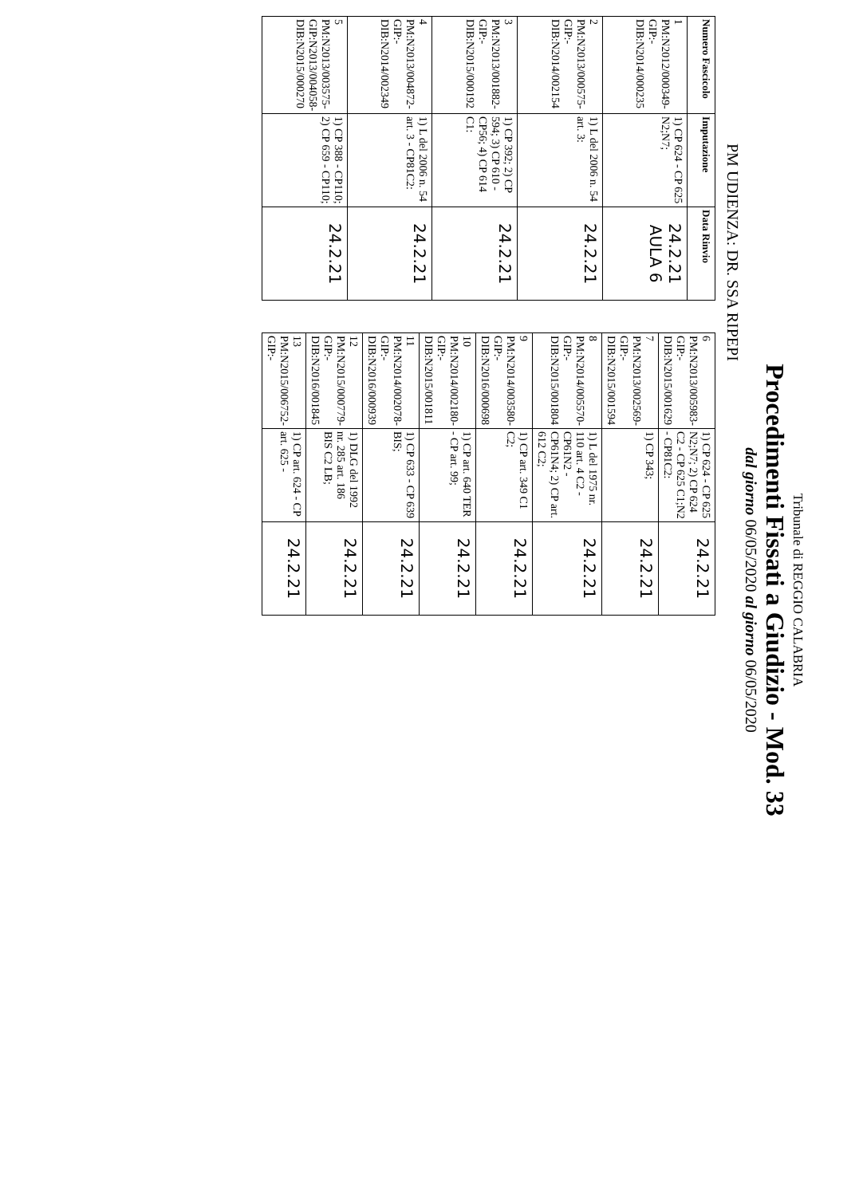Tribunale di REGGIO CALABRIA
Procedimenti Fissati a Giudizio - Mod. 33
dal giorno 06/05/2020 al giorno 06/05/2020
PM UDIENZA: DR. SSA RIPEPI
| Numero Fascicolo | Imputazione | Data Rinvio |
| --- | --- | --- |
| 1 PM:N2012/000349- GIP:- DIB:N2014/000235 | 1) CP 624 - CP 625 N2;N7; | 24.2.21 AULA 6 |
| 2 PM:N2013/000575- GIP:- DIB:N2014/002154 | 1) L del 2006 n. 54 art. 3: | 24.2.21 |
| 3 PM:N2013/001882- GIP:- DIB:N2015/000192 | 1) CP 392; 2) CP 594; 3) CP 610 - CP56; 4) CP 614 C1: | 24.2.21 |
| 4 PM:N2013/004872- GIP:- DIB:N2014/002349 | 1) L del 2006 n. 54 art. 3 - CP81C2: | 24.2.21 |
| 5 PM:N2013/003575- GIP:N2013/004058- DIB:N2015/000270 | 1) CP 388 - CP110; 2) CP 659 - CP110; | 24.2.21 |
| 6 PM:N2013/005983- GIP:- DIB:N2015/001629 | 1) CP 624 - CP 625 N2;N7; 2) CP 624 C2 - CP 625 C1;N2 - CP81C2: | 24.2.21 |
| 7 PM:N2013/002569- GIP:- DIB:N2015/001594 | 1) CP 343; | 24.2.21 |
| 8 PM:N2014/005570- GIP:- DIB:N2015/001804 | 1) L del 1975 nr. 110 art. 4 C2 - CP61N2 - CP61N4; 2) CP art. 612 C2; | 24.2.21 |
| 9 PM:N2014/003580- GIP:- DIB:N2016/000698 | 1) CP art. 349 C1 C2; | 24.2.21 |
| 10 PM:N2014/002180- GIP:- DIB:N2015/001811 | 1) CP art. 640 TER - CP art. 99; | 24.2.21 |
| 11 PM:N2014/002078- GIP:- DIB:N2016/000939 | 1) CP 633 - CP 639 BIS; | 24.2.21 |
| 12 PM:N2015/000779- GIP:- DIB:N2016/001845 | 1) DLG del 1992 nr. 285 art. 186 BIS C2 LB; | 24.2.21 |
| 13 PM:N2015/006752- GIP:- | 1) CP art. 624 - CP art. 625 - | 24.2.21 |